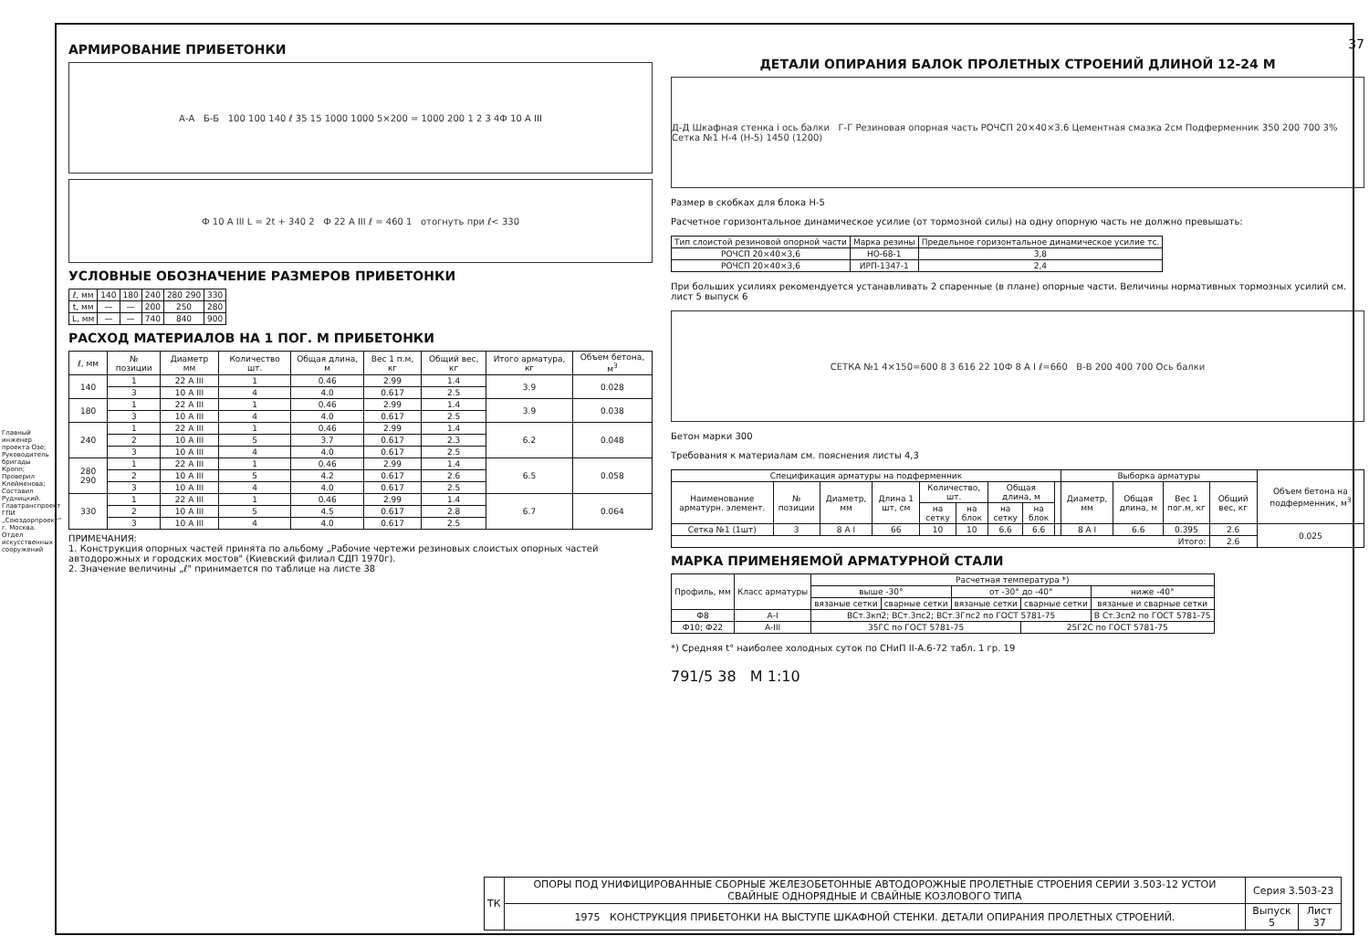АРМИРОВАНИЕ ПРИБЕТОНКИ
А-А Б-Б 100 100 140 ℓ 35 15 1000 1000 5×200 = 1000 200 1 2 3 4Ф 10 А III
Ф 10 А III L = 2t + 340 2 Ф 22 А III ℓ = 460 1 отогнуть при ℓ< 330
УСЛОВНЫЕ ОБОЗНАЧЕНИЕ РАЗМЕРОВ ПРИБЕТОНКИ
| ℓ, мм | 140 | 180 | 240 | 280 290 | 330 |
| t, мм | — | — | 200 | 250 | 280 |
| L, мм | — | — | 740 | 840 | 900 |
РАСХОД МАТЕРИАЛОВ НА 1 ПОГ. М ПРИБЕТОНКИ
| ℓ, мм | № позиции | Диаметр мм | Количество шт. | Общая длина, м | Вес 1 п.м, кг | Общий вес, кг | Итого арматура, кг | Объем бетона, м<sup>3</sup> |
| --- | --- | --- | --- | --- | --- | --- | --- | --- |
| 140 | 1 | 22 А III | 1 | 0.46 | 2.99 | 1.4 | 3.9 | 0.028 |
| | 3 | 10 А III | 4 | 4.0 | 0.617 | 2.5 | | |
| 180 | 1 | 22 А III | 1 | 0.46 | 2.99 | 1.4 | 3.9 | 0.038 |
| | 3 | 10 А III | 4 | 4.0 | 0.617 | 2.5 | | |
| 240 | 1 | 22 А III | 1 | 0.46 | 2.99 | 1.4 | 6.2 | 0.048 |
| | 2 | 10 А III | 5 | 3.7 | 0.617 | 2.3 | | |
| | 3 | 10 А III | 4 | 4.0 | 0.617 | 2.5 | | |
| 280 290 | 1 | 22 А III | 1 | 0.46 | 2.99 | 1.4 | 6.5 | 0.058 |
| | 2 | 10 А III | 5 | 4.2 | 0.617 | 2.6 | | |
| | 3 | 10 А III | 4 | 4.0 | 0.617 | 2.5 | | |
| 330 | 1 | 22 А III | 1 | 0.46 | 2.99 | 1.4 | 6.7 | 0.064 |
| | 2 | 10 А III | 5 | 4.5 | 0.617 | 2.8 | | |
| | 3 | 10 А III | 4 | 4.0 | 0.617 | 2.5 | | |
ПРИМЕЧАНИЯ:
1. Конструкция опорных частей принята по альбому „Рабочие чертежи резиновых слоистых опорных частей автодорожных и городских мостов" (Киевский филиал СДП 1970г).
2. Значение величины „ℓ" принимается по таблице на листе 38
37
ДЕТАЛИ ОПИРАНИЯ БАЛОК ПРОЛЕТНЫХ СТРОЕНИЙ ДЛИНОЙ 12-24 М
Д-Д Шкафная стенка i ось балки Г-Г Резиновая опорная часть РОЧСП 20×40×3.6 Цементная смазка 2см Подферменник 350 200 700 3% Сетка №1 Н-4 (Н-5) 1450 (1200)
Размер в скобках для блока Н-5
Расчетное горизонтальное динамическое усилие (от тормозной силы) на одну опорную часть не должно превышать:
| Тип слоистой резиновой опорной части | Марка резины | Предельное горизонтальное динамическое усилие тс. |
| --- | --- | --- |
| РОЧСП 20×40×3,6 | НО-68-1 | 3,8 |
| РОЧСП 20×40×3,6 | ИРП-1347-1 | 2,4 |
При больших усилиях рекомендуется устанавливать 2 спаренные (в плане) опорные части. Величины нормативных тормозных усилий см. лист 5 выпуск 6
СЕТКА №1 4×150=600 8 3 616 22 10Ф 8 А I ℓ=660 В-В 200 400 700 Ось балки
Бетон марки 300
Требования к материалам см. пояснения листы 4,3
| Спецификация арматуры на подферменник | | | | | | | | | Выборка арматуры | | | | Объем бетона на подферменник, м<sup>3</sup> |
| --- | --- | --- | --- | --- | --- | --- | --- | --- | --- | --- | --- | --- | --- |
| Наименование арматурн. элемент. | № позиции | Диаметр, мм | Длина 1 шт, см | Количество, шт. | | Общая длина, м | | | Диаметр, мм | Общая длина, м | Вес 1 пог.м, кг | Общий вес, кг | |
| | | | | на сетку | на блок | на сетку | на блок | | | | | | |
| Сетка №1 (1шт) | 3 | 8 А I | 66 | 10 | 10 | 6.6 | 6.6 | | 8 А I | 6.6 | 0.395 | 2.6 | 0.025 |
| Итого: | | | | | | | | | | | | 2.6 | |
МАРКА ПРИМЕНЯЕМОЙ АРМАТУРНОЙ СТАЛИ
| Профиль, мм | Класс арматуры | Расчетная температура *) | | | | |
| --- | --- | --- | --- | --- | --- | --- |
| | | выше -30° | | от -30° до -40° | | ниже -40° |
| | | вязаные сетки | сварные сетки | вязаные сетки | сварные сетки | вязаные и сварные сетки |
| Ф8 | А-I | ВСт.3кп2; ВСт.3пс2; ВСт.3Гпс2 по ГОСТ 5781-75 | | | | В Ст.3сп2 по ГОСТ 5781-75 |
| Ф10; Ф22 | А-III | 35ГС по ГОСТ 5781-75 | | | 25Г2С по ГОСТ 5781-75 | |
*) Средняя t° наиболее холодных суток по СНиП II-А.6-72 табл. 1 гр. 19
791/5 38 М 1:10
| ТК | ОПОРЫ ПОД УНИФИЦИРОВАННЫЕ СБОРНЫЕ ЖЕЛЕЗОБЕТОННЫЕ АВТОДОРОЖНЫЕ ПРОЛЕТНЫЕ СТРОЕНИЯ СЕРИИ 3.503-12 УСТОИ СВАЙНЫЕ ОДНОРЯДНЫЕ И СВАЙНЫЕ КОЗЛОВОГО ТИПА | Серия 3.503-23 | |
| | 1975 КОНСТРУКЦИЯ ПРИБЕТОНКИ НА ВЫСТУПЕ ШКАФНОЙ СТЕНКИ. ДЕТАЛИ ОПИРАНИЯ ПРОЛЕТНЫХ СТРОЕНИЙ. | Выпуск 5 | Лист 37 |
Главный инженер проекта Озе; Руководитель бригады Кропп; Проверил Клейменова; Составил Рудницкий. Главтранспроект ГПИ „Союздорпроект" г. Москва. Отдел искусственных сооружений